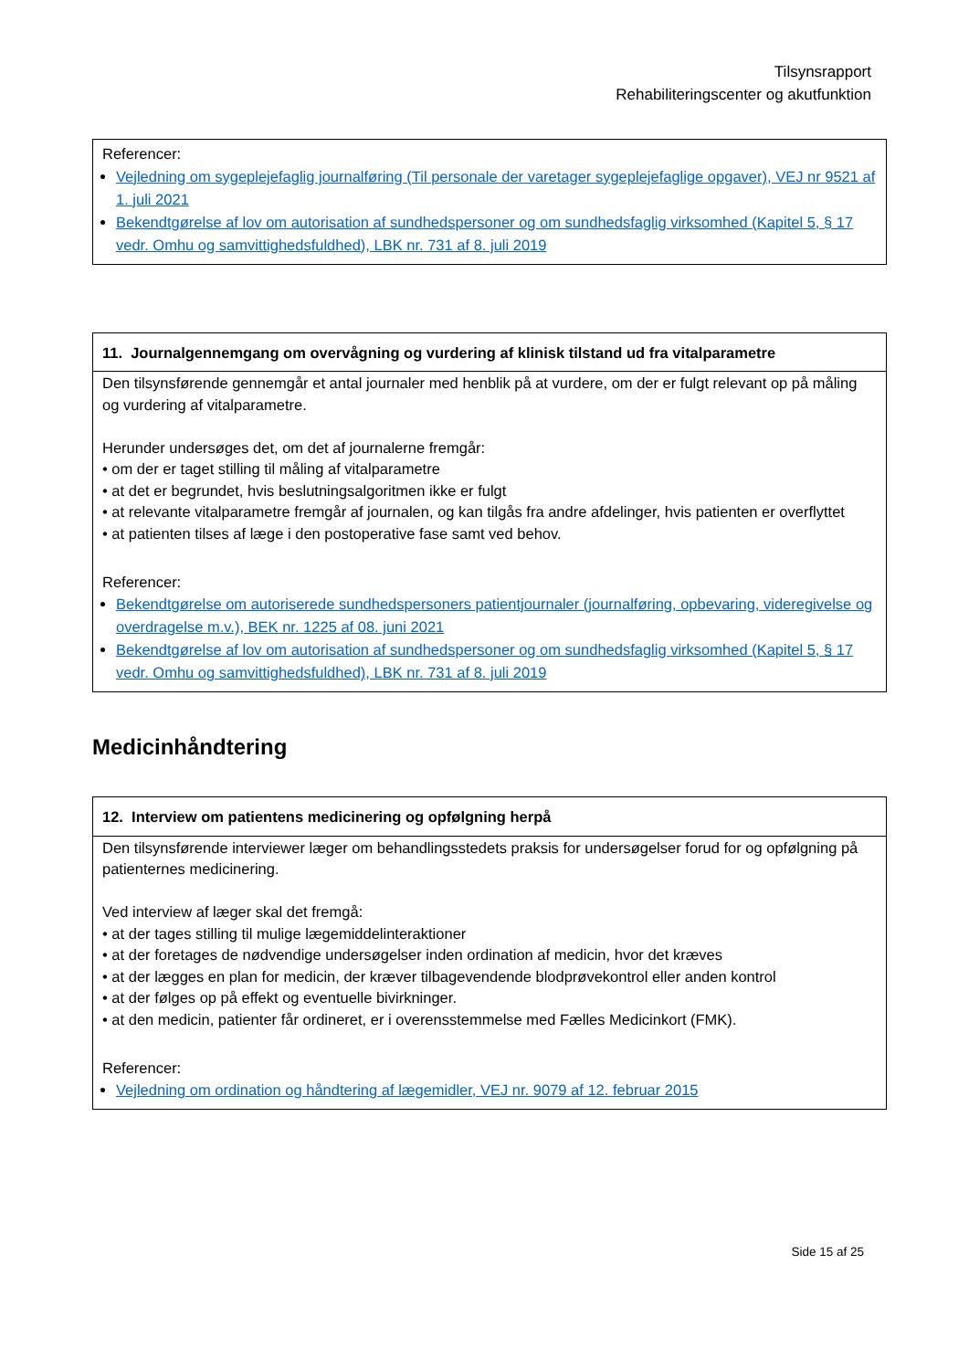Tilsynsrapport
Rehabiliteringscenter og akutfunktion
Referencer:
Vejledning om sygeplejefaglig journalføring (Til personale der varetager sygeplejefaglige opgaver), VEJ nr 9521 af 1. juli 2021
Bekendtgørelse af lov om autorisation af sundhedspersoner og om sundhedsfaglig virksomhed (Kapitel 5, § 17 vedr. Omhu og samvittighedsfuldhed), LBK nr. 731 af 8. juli 2019
11. Journalgennemgang om overvågning og vurdering af klinisk tilstand ud fra vitalparametre
Den tilsynsførende gennemgår et antal journaler med henblik på at vurdere, om der er fulgt relevant op på måling og vurdering af vitalparametre.
Herunder undersøges det, om det af journalerne fremgår:
• om der er taget stilling til måling af vitalparametre
• at det er begrundet, hvis beslutningsalgoritmen ikke er fulgt
• at relevante vitalparametre fremgår af journalen, og kan tilgås fra andre afdelinger, hvis patienten er overflyttet
• at patienten tilses af læge i den postoperative fase samt ved behov.
Referencer:
Bekendtgørelse om autoriserede sundhedspersoners patientjournaler (journalføring, opbevaring, videregivelse og overdragelse m.v.), BEK nr. 1225 af 08. juni 2021
Bekendtgørelse af lov om autorisation af sundhedspersoner og om sundhedsfaglig virksomhed (Kapitel 5, § 17 vedr. Omhu og samvittighedsfuldhed), LBK nr. 731 af 8. juli 2019
Medicinhåndtering
12. Interview om patientens medicinering og opfølgning herpå
Den tilsynsførende interviewer læger om behandlingsstedets praksis for undersøgelser forud for og opfølgning på patienternes medicinering.
Ved interview af læger skal det fremgå:
• at der tages stilling til mulige lægemiddelinteraktioner
• at der foretages de nødvendige undersøgelser inden ordination af medicin, hvor det kræves
• at der lægges en plan for medicin, der kræver tilbagevendende blodprøvekontrol eller anden kontrol
• at der følges op på effekt og eventuelle bivirkninger.
• at den medicin, patienter får ordineret, er i overensstemmelse med Fælles Medicinkort (FMK).
Referencer:
Vejledning om ordination og håndtering af lægemidler, VEJ nr. 9079 af 12. februar 2015
Side 15 af 25